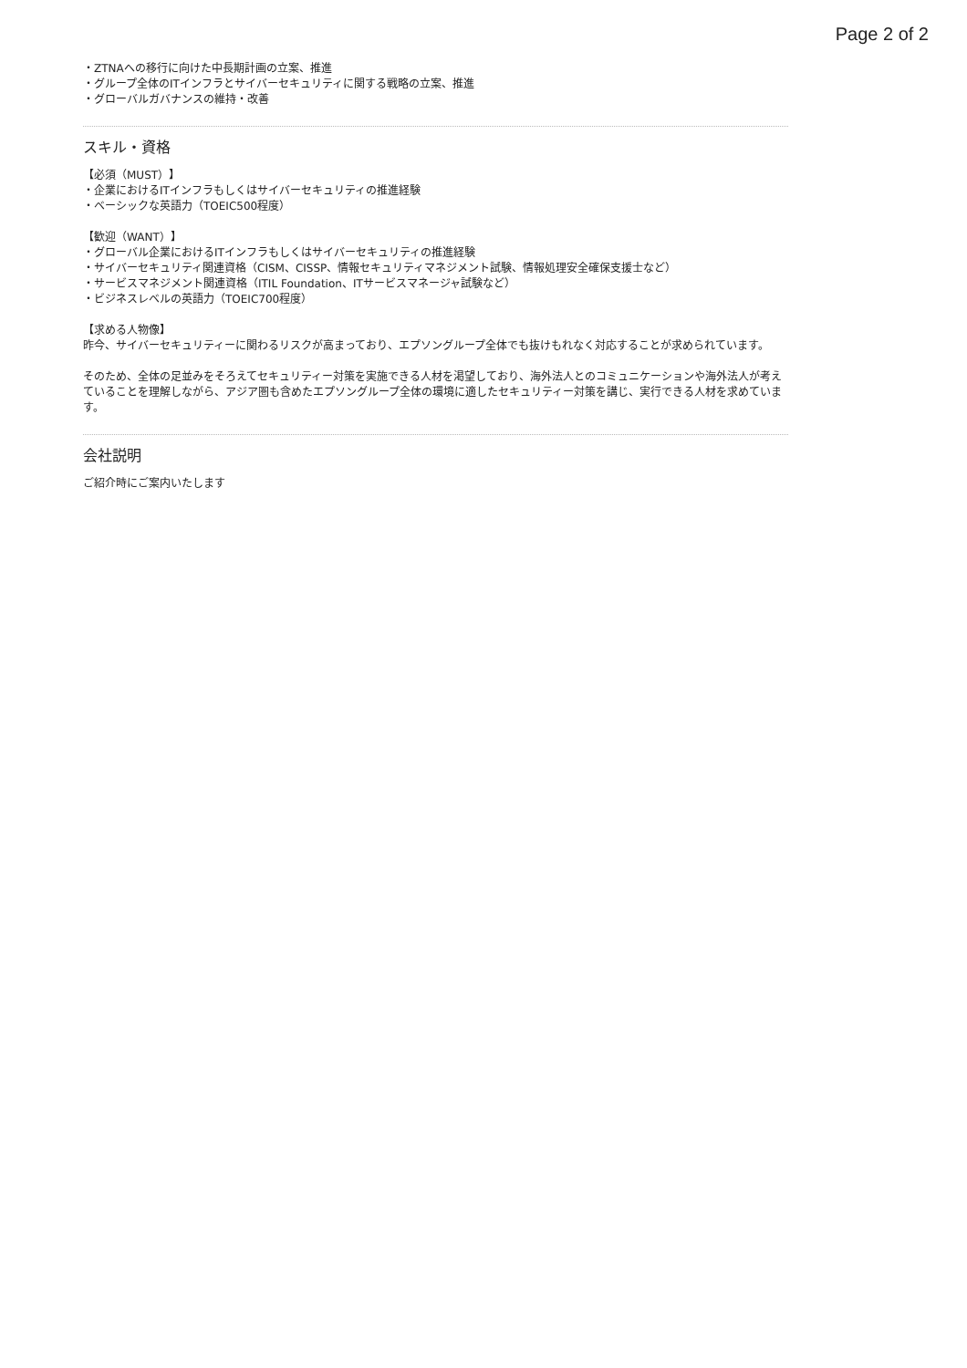Page 2 of 2
・ZTNAへの移行に向けた中長期計画の立案、推進
・グループ全体のITインフラとサイバーセキュリティに関する戦略の立案、推進
・グローバルガバナンスの維持・改善
スキル・資格
【必須（MUST）】
・企業におけるITインフラもしくはサイバーセキュリティの推進経験
・ベーシックな英語力（TOEIC500程度）
【歓迎（WANT）】
・グローバル企業におけるITインフラもしくはサイバーセキュリティの推進経験
・サイバーセキュリティ関連資格（CISM、CISSP、情報セキュリティマネジメント試験、情報処理安全確保支援士など）
・サービスマネジメント関連資格（ITIL Foundation、ITサービスマネージャ試験など）
・ビジネスレベルの英語力（TOEIC700程度）
【求める人物像】
昨今、サイバーセキュリティーに関わるリスクが高まっており、エプソングループ全体でも抜けもれなく対応することが求められています。
そのため、全体の足並みをそろえてセキュリティー対策を実施できる人材を渇望しており、海外法人とのコミュニケーションや海外法人が考えていることを理解しながら、アジア圏も含めたエプソングループ全体の環境に適したセキュリティー対策を講じ、実行できる人材を求めています。
会社説明
ご紹介時にご案内いたします